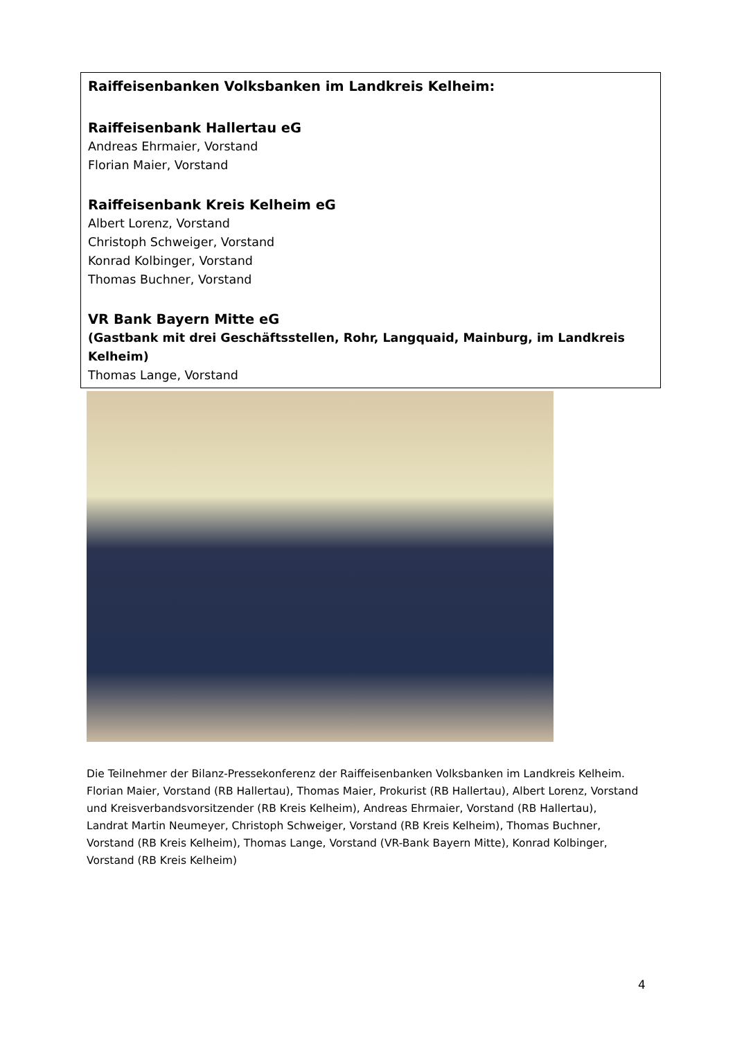Raiffeisenbanken Volksbanken im Landkreis Kelheim:
Raiffeisenbank Hallertau eG
Andreas Ehrmaier, Vorstand
Florian Maier, Vorstand
Raiffeisenbank Kreis Kelheim eG
Albert Lorenz, Vorstand
Christoph Schweiger, Vorstand
Konrad Kolbinger, Vorstand
Thomas Buchner, Vorstand
VR Bank Bayern Mitte eG
(Gastbank mit drei Geschäftsstellen, Rohr, Langquaid, Mainburg, im Landkreis Kelheim)
Thomas Lange, Vorstand
Die Teilnehmer der Bilanz-Pressekonferenz der Raiffeisenbanken Volksbanken im Landkreis Kelheim. Florian Maier, Vorstand (RB Hallertau), Thomas Maier, Prokurist (RB Hallertau), Albert Lorenz, Vorstand und Kreisverbandsvorsitzender (RB Kreis Kelheim), Andreas Ehrmaier, Vorstand (RB Hallertau), Landrat Martin Neumeyer, Christoph Schweiger, Vorstand (RB Kreis Kelheim), Thomas Buchner, Vorstand (RB Kreis Kelheim), Thomas Lange, Vorstand (VR-Bank Bayern Mitte), Konrad Kolbinger, Vorstand (RB Kreis Kelheim)
4